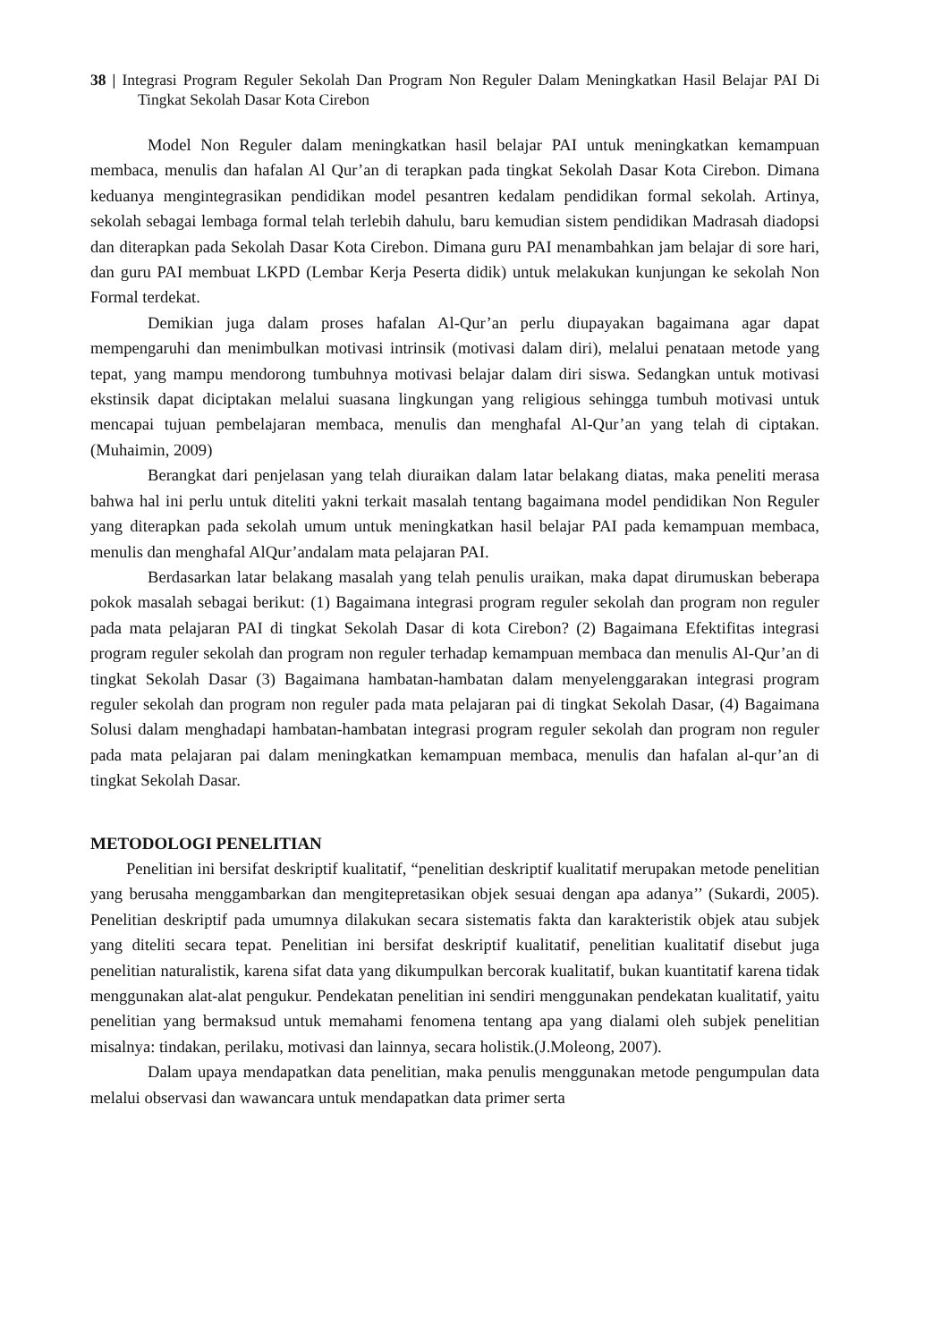38 | Integrasi Program Reguler Sekolah Dan Program Non Reguler Dalam Meningkatkan Hasil Belajar PAI Di Tingkat Sekolah Dasar Kota Cirebon
Model Non Reguler dalam meningkatkan hasil belajar PAI untuk meningkatkan kemampuan membaca, menulis dan hafalan Al Qur’an di terapkan pada tingkat Sekolah Dasar Kota Cirebon. Dimana keduanya mengintegrasikan pendidikan model pesantren kedalam pendidikan formal sekolah. Artinya, sekolah sebagai lembaga formal telah terlebih dahulu, baru kemudian sistem pendidikan Madrasah diadopsi dan diterapkan pada Sekolah Dasar Kota Cirebon. Dimana guru PAI menambahkan jam belajar di sore hari, dan guru PAI membuat LKPD (Lembar Kerja Peserta didik) untuk melakukan kunjungan ke sekolah Non Formal terdekat.
Demikian juga dalam proses hafalan Al-Qur’an perlu diupayakan bagaimana agar dapat mempengaruhi dan menimbulkan motivasi intrinsik (motivasi dalam diri), melalui penataan metode yang tepat, yang mampu mendorong tumbuhnya motivasi belajar dalam diri siswa. Sedangkan untuk motivasi ekstinsik dapat diciptakan melalui suasana lingkungan yang religious sehingga tumbuh motivasi untuk mencapai tujuan pembelajaran membaca, menulis dan menghafal Al-Qur’an yang telah di ciptakan.(Muhaimin, 2009)
Berangkat dari penjelasan yang telah diuraikan dalam latar belakang diatas, maka peneliti merasa bahwa hal ini perlu untuk diteliti yakni terkait masalah tentang bagaimana model pendidikan Non Reguler yang diterapkan pada sekolah umum untuk meningkatkan hasil belajar PAI pada kemampuan membaca, menulis dan menghafal AlQur’andalam mata pelajaran PAI.
Berdasarkan latar belakang masalah yang telah penulis uraikan, maka dapat dirumuskan beberapa pokok masalah sebagai berikut: (1) Bagaimana integrasi program reguler sekolah dan program non reguler pada mata pelajaran PAI di tingkat Sekolah Dasar di kota Cirebon? (2) Bagaimana Efektifitas integrasi program reguler sekolah dan program non reguler terhadap kemampuan membaca dan menulis Al-Qur’an di tingkat Sekolah Dasar (3) Bagaimana hambatan-hambatan dalam menyelenggarakan integrasi program reguler sekolah dan program non reguler pada mata pelajaran pai di tingkat Sekolah Dasar, (4) Bagaimana Solusi dalam menghadapi hambatan-hambatan integrasi program reguler sekolah dan program non reguler pada mata pelajaran pai dalam meningkatkan kemampuan membaca, menulis dan hafalan al-qur’an di tingkat Sekolah Dasar.
METODOLOGI PENELITIAN
Penelitian ini bersifat deskriptif kualitatif, “penelitian deskriptif kualitatif merupakan metode penelitian yang berusaha menggambarkan dan mengitepretasikan objek sesuai dengan apa adanya’’ (Sukardi, 2005). Penelitian deskriptif pada umumnya dilakukan secara sistematis fakta dan karakteristik objek atau subjek yang diteliti secara tepat. Penelitian ini bersifat deskriptif kualitatif, penelitian kualitatif disebut juga penelitian naturalistik, karena sifat data yang dikumpulkan bercorak kualitatif, bukan kuantitatif karena tidak menggunakan alat-alat pengukur. Pendekatan penelitian ini sendiri menggunakan pendekatan kualitatif, yaitu penelitian yang bermaksud untuk memahami fenomena tentang apa yang dialami oleh subjek penelitian misalnya: tindakan, perilaku, motivasi dan lainnya, secara holistik.(J.Moleong, 2007).
Dalam upaya mendapatkan data penelitian, maka penulis menggunakan metode pengumpulan data melalui observasi dan wawancara untuk mendapatkan data primer serta